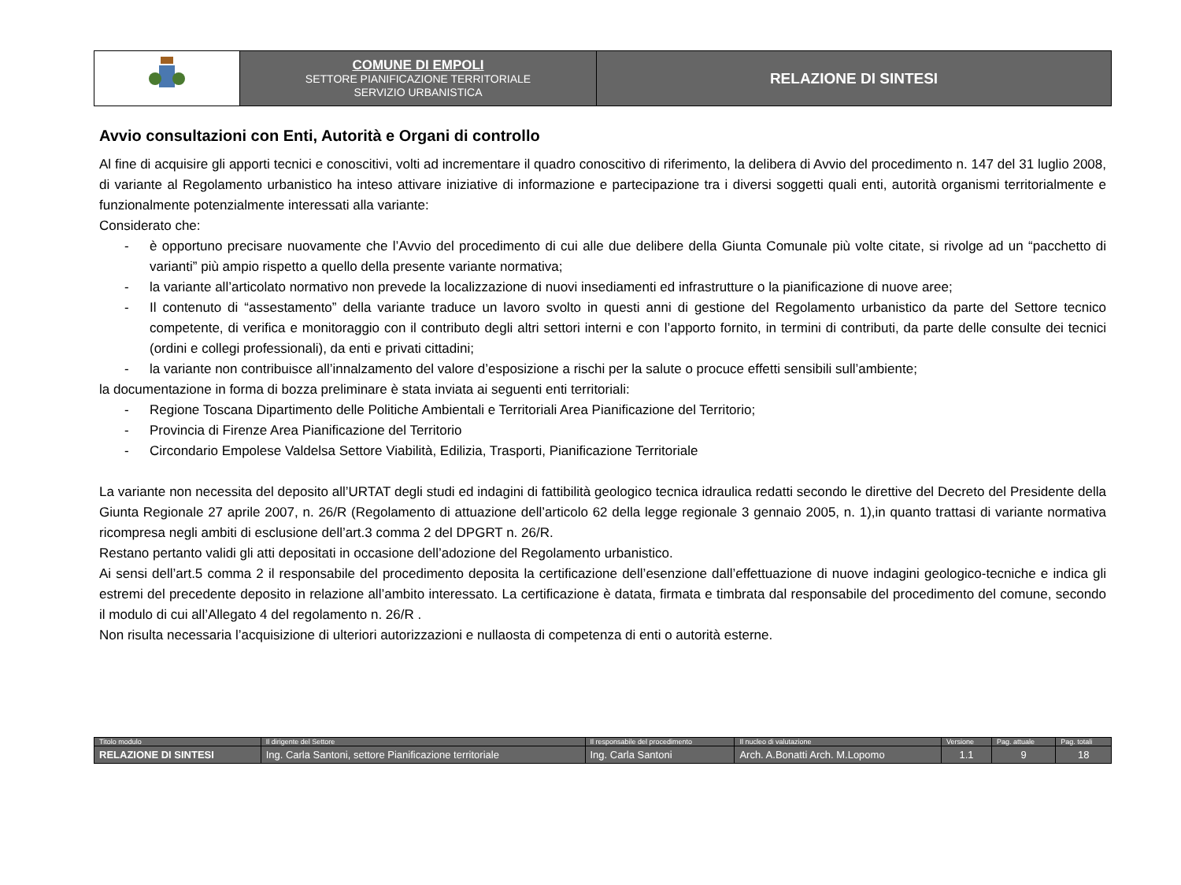| | COMUNE DI EMPOLI SETTORE PIANIFICAZIONE TERRITORIALE SERVIZIO URBANISTICA | RELAZIONE DI SINTESI |
Avvio consultazioni con Enti, Autorità e Organi di controllo
Al fine di acquisire gli apporti tecnici e conoscitivi, volti ad incrementare il quadro conoscitivo di riferimento, la delibera di Avvio del procedimento n. 147 del 31 luglio 2008, di variante al Regolamento urbanistico ha inteso attivare iniziative di informazione e partecipazione tra i diversi soggetti quali enti, autorità organismi territorialmente e funzionalmente potenzialmente interessati alla variante:
Considerato che:
- è opportuno precisare nuovamente che l’Avvio del procedimento di cui alle due delibere della Giunta Comunale più volte citate, si rivolge ad un “pacchetto di varianti” più ampio rispetto a quello della presente variante normativa;
- la variante all’articolato normativo non prevede la localizzazione di nuovi insediamenti ed infrastrutture o la pianificazione di nuove aree;
- Il contenuto di “assestamento” della variante traduce un lavoro svolto in questi anni di gestione del Regolamento urbanistico da parte del Settore tecnico competente, di verifica e monitoraggio con il contributo degli altri settori interni e con l’apporto fornito, in termini di contributi, da parte delle consulte dei tecnici (ordini e collegi professionali), da enti e privati cittadini;
- la variante non contribuisce all’innalzamento del valore d’esposizione a rischi per la salute o procuce effetti sensibili sull’ambiente;
la documentazione in forma di bozza preliminare è stata inviata ai seguenti enti territoriali:
- Regione Toscana Dipartimento delle Politiche Ambientali e Territoriali Area Pianificazione del Territorio;
- Provincia di Firenze Area Pianificazione del Territorio
- Circondario Empolese Valdelsa Settore Viabilità, Edilizia, Trasporti, Pianificazione Territoriale
La variante non necessita del deposito all’URTAT degli studi ed indagini di fattibilità geologico tecnica idraulica redatti secondo le direttive del Decreto del Presidente della Giunta Regionale 27 aprile 2007, n. 26/R (Regolamento di attuazione dell’articolo 62 della legge regionale 3 gennaio 2005, n. 1),in quanto trattasi di variante normativa ricompresa negli ambiti di esclusione dell’art.3 comma 2 del DPGRT n. 26/R.
Restano pertanto validi gli atti depositati in occasione dell’adozione del Regolamento urbanistico.
Ai sensi dell’art.5 comma 2 il responsabile del procedimento deposita la certificazione dell’esenzione dall’effettuazione di nuove indagini geologico-tecniche e indica gli estremi del precedente deposito in relazione all’ambito interessato. La certificazione è datata, firmata e timbrata dal responsabile del procedimento del comune, secondo il modulo di cui all’Allegato 4 del regolamento n. 26/R .
Non risulta necessaria l’acquisizione di ulteriori autorizzazioni e nullaosta di competenza di enti o autorità esterne.
| Titolo modulo | Il dirigente del Settore | Il responsabile del procedimento | Il nucleo di valutazione | Versione | Pag. attuale | Pag. totali |
| RELAZIONE DI SINTESI | Ing. Carla Santoni, settore Pianificazione territoriale | Ing. Carla Santoni | Arch. A.Bonatti Arch. M.Lopomo | 1.1 | 9 | 18 |